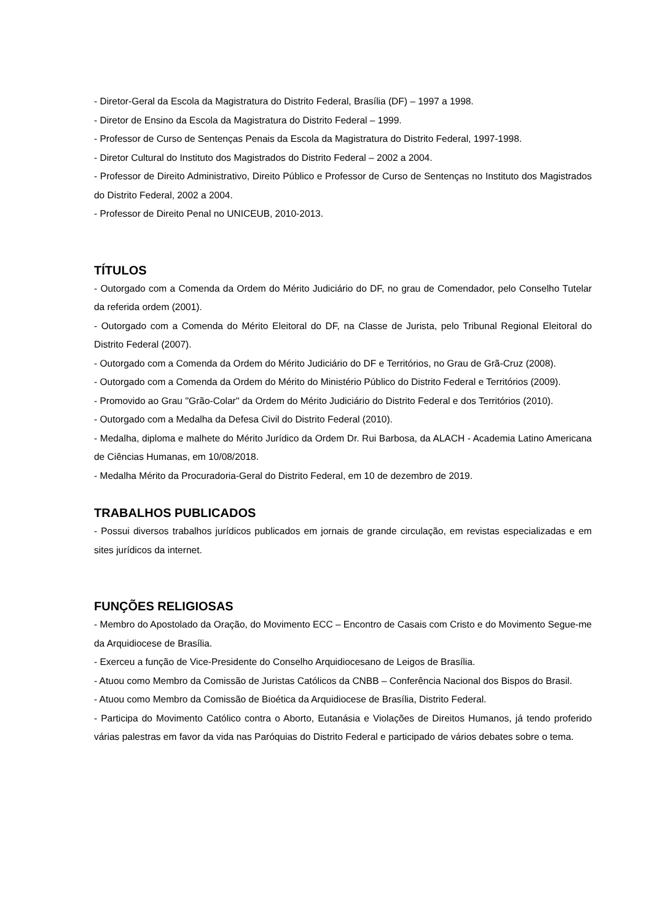- Diretor-Geral da Escola da Magistratura do Distrito Federal, Brasília (DF) – 1997 a 1998.
- Diretor de Ensino da Escola da Magistratura do Distrito Federal – 1999.
- Professor de Curso de Sentenças Penais da Escola da Magistratura do Distrito Federal, 1997-1998.
- Diretor Cultural do Instituto dos Magistrados do Distrito Federal – 2002 a 2004.
- Professor de Direito Administrativo, Direito Público e Professor de Curso de Sentenças no Instituto dos Magistrados do Distrito Federal, 2002 a 2004.
- Professor de Direito Penal no UNICEUB, 2010-2013.
TÍTULOS
- Outorgado com a Comenda da Ordem do Mérito Judiciário do DF, no grau de Comendador, pelo Conselho Tutelar da referida ordem (2001).
- Outorgado com a Comenda do Mérito Eleitoral do DF, na Classe de Jurista, pelo Tribunal Regional Eleitoral do Distrito Federal (2007).
- Outorgado com a Comenda da Ordem do Mérito Judiciário do DF e Territórios, no Grau de Grã-Cruz (2008).
- Outorgado com a Comenda da Ordem do Mérito do Ministério Público do Distrito Federal e Territórios (2009).
- Promovido ao Grau ''Grão-Colar'' da Ordem do Mérito Judiciário do Distrito Federal e dos Territórios (2010).
- Outorgado com a Medalha da Defesa Civil do Distrito Federal (2010).
- Medalha, diploma e malhete do Mérito Jurídico da Ordem Dr. Rui Barbosa, da ALACH - Academia Latino Americana de Ciências Humanas, em 10/08/2018.
- Medalha Mérito da Procuradoria-Geral do Distrito Federal, em 10 de dezembro de 2019.
TRABALHOS PUBLICADOS
- Possui diversos trabalhos jurídicos publicados em jornais de grande circulação, em revistas especializadas e em sites jurídicos da internet.
FUNÇÕES RELIGIOSAS
- Membro do Apostolado da Oração, do Movimento ECC – Encontro de Casais com Cristo e do Movimento Segue-me da Arquidiocese de Brasília.
- Exerceu a função de Vice-Presidente do Conselho Arquidiocesano de Leigos de Brasília.
- Atuou como Membro da Comissão de Juristas Católicos da CNBB – Conferência Nacional dos Bispos do Brasil.
- Atuou como Membro da Comissão de Bioética da Arquidiocese de Brasília, Distrito Federal.
- Participa do Movimento Católico contra o Aborto, Eutanásia e Violações de Direitos Humanos, já tendo proferido várias palestras em favor da vida nas Paróquias do Distrito Federal e participado de vários debates sobre o tema.